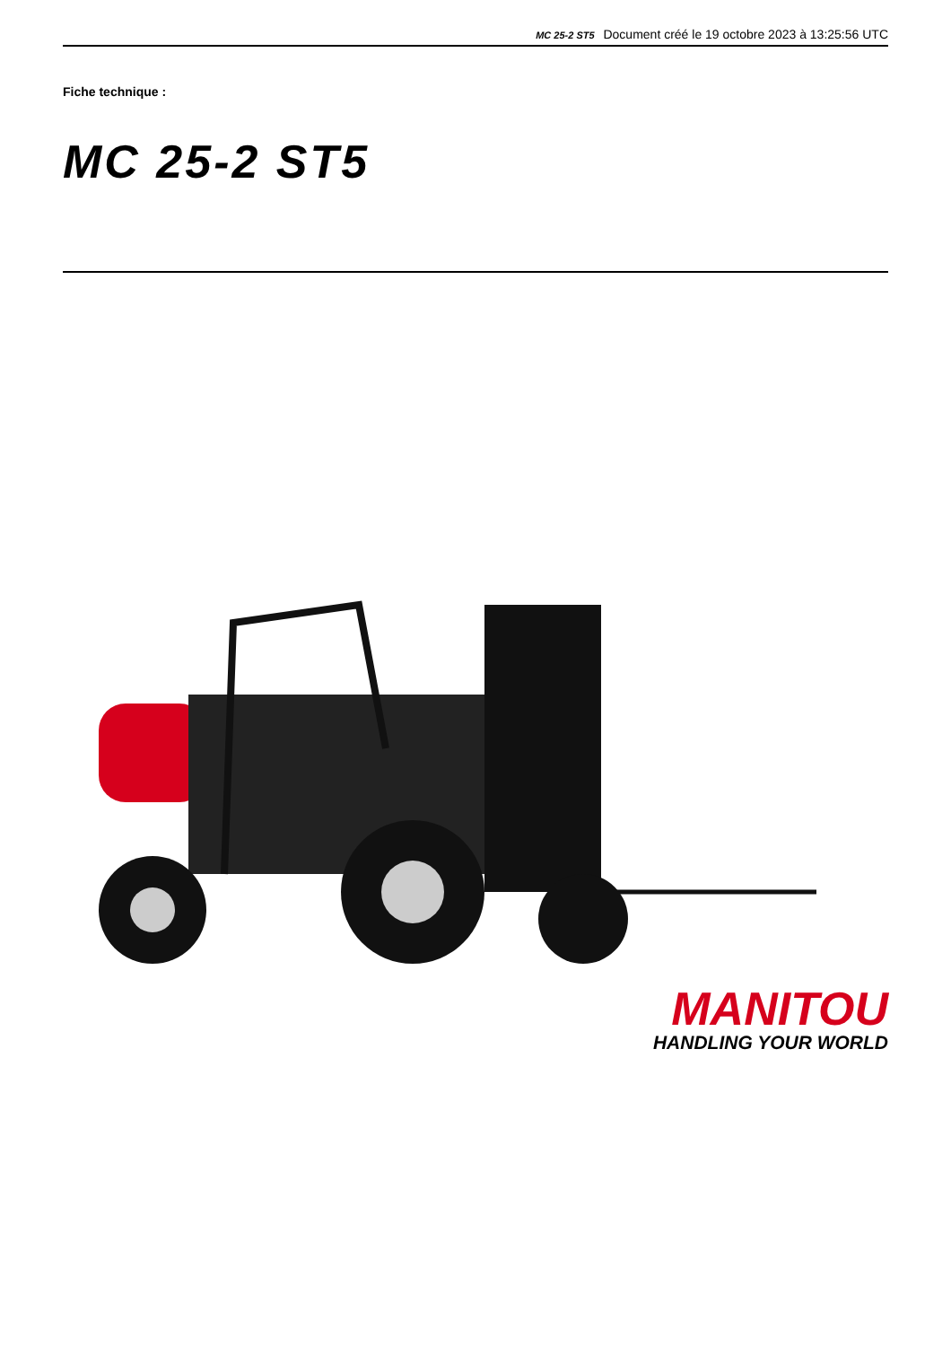MC 25-2 ST5 Document créé le 19 octobre 2023 à 13:25:56 UTC
Fiche technique :
MC 25-2 ST5
MANITOU
HANDLING YOUR WORLD